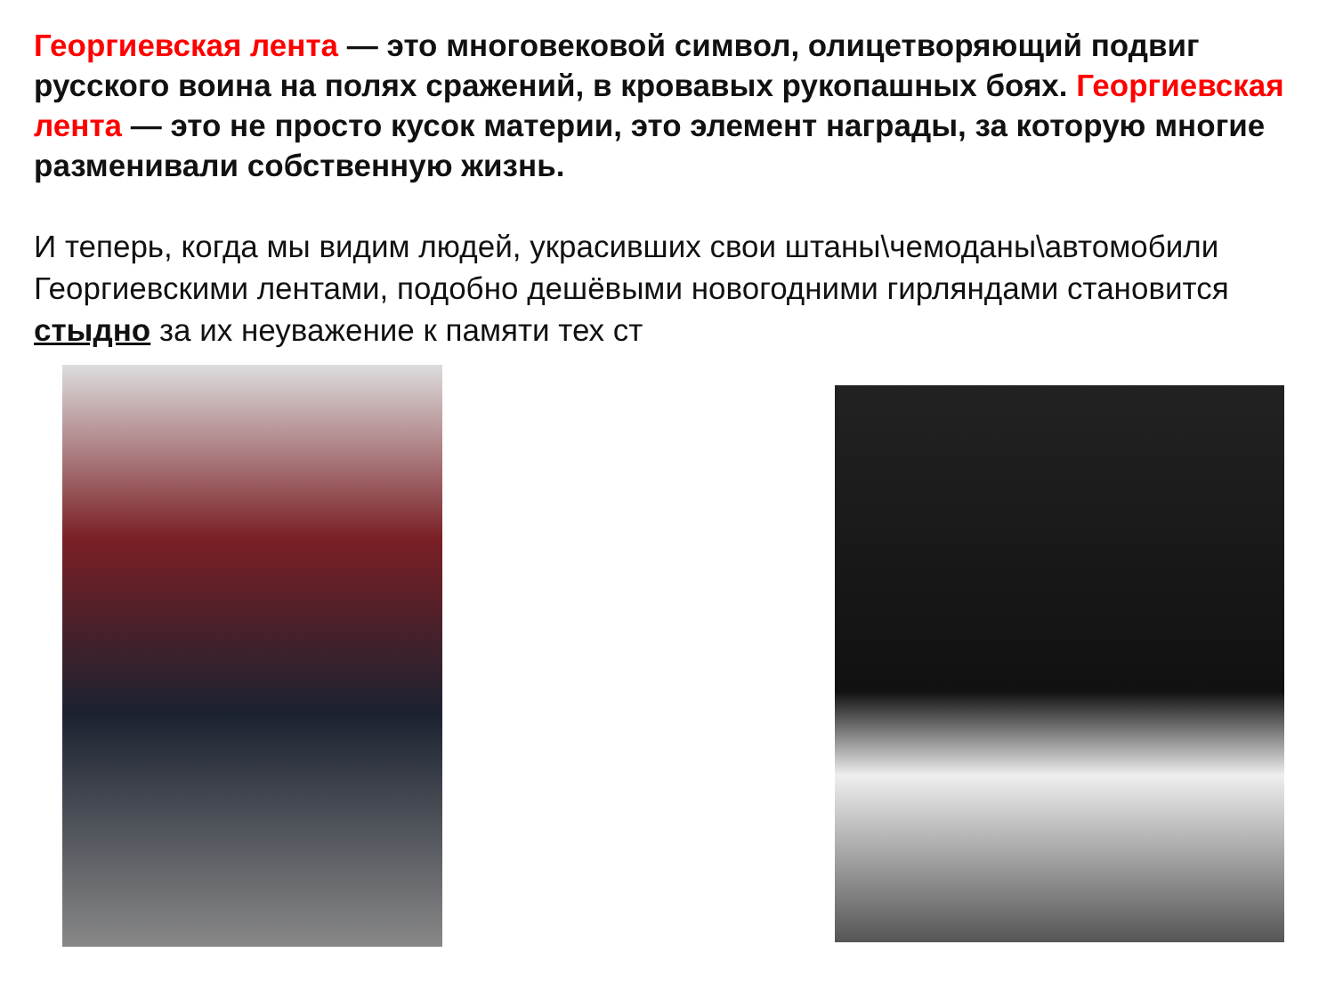Георгиевская лента — это многовековой символ, олицетворяющий подвиг русского воина на полях сражений, в кровавых рукопашных боях. Георгиевская лента — это не просто кусок материи, это элемент награды, за которую многие разменивали собственную жизнь.
И теперь, когда мы видим людей, украсивших свои штаны\чемоданы\автомобили Георгиевскими лентами, подобно дешёвыми новогодними гирляндами становится стыдно за их неуважение к памяти тех ст